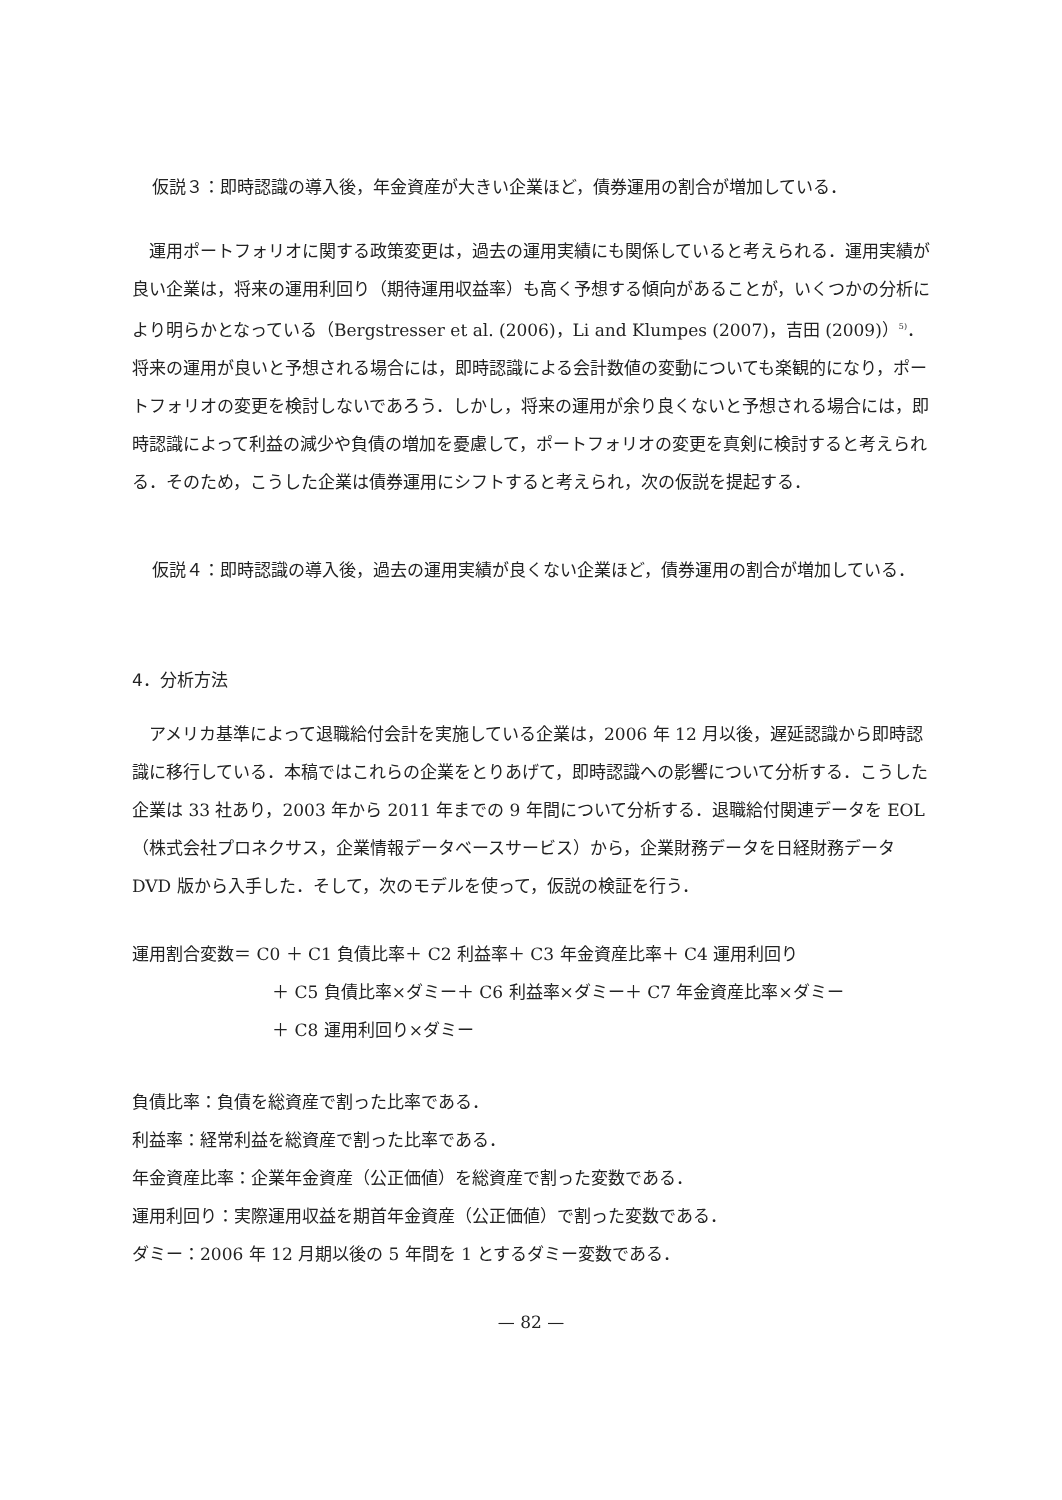仮説３： 即時認識の導入後，年金資産が大きい企業ほど，債券運用の割合が増加している．
運用ポートフォリオに関する政策変更は，過去の運用実績にも関係していると考えられる．運用実績が良い企業は，将来の運用利回り（期待運用収益率）も高く予想する傾向があることが，いくつかの分析により明らかとなっている（Bergstresser et al. (2006)，Li and Klumpes (2007)，吉田 (2009)）<sup>5)</sup>．将来の運用が良いと予想される場合には，即時認識による会計数値の変動についても楽観的になり，ポートフォリオの変更を検討しないであろう．しかし，将来の運用が余り良くないと予想される場合には，即時認識によって利益の減少や負債の増加を憂慮して，ポートフォリオの変更を真剣に検討すると考えられる．そのため，こうした企業は債券運用にシフトすると考えられ，次の仮説を提起する．
仮説４： 即時認識の導入後，過去の運用実績が良くない企業ほど，債券運用の割合が増加している．
4．分析方法
アメリカ基準によって退職給付会計を実施している企業は，2006 年 12 月以後，遅延認識から即時認識に移行している．本稿ではこれらの企業をとりあげて，即時認識への影響について分析する．こうした企業は 33 社あり，2003 年から 2011 年までの 9 年間について分析する．退職給付関連データを EOL（株式会社プロネクサス，企業情報データベースサービス）から，企業財務データを日経財務データ DVD 版から入手した．そして，次のモデルを使って，仮説の検証を行う．
運用割合変数＝ C0 ＋ C1 負債比率＋ C2 利益率＋ C3 年金資産比率＋ C4 運用利回り
＋ C5 負債比率×ダミー＋ C6 利益率×ダミー＋ C7 年金資産比率×ダミー
＋ C8 運用利回り×ダミー
負債比率：負債を総資産で割った比率である．
利益率：経常利益を総資産で割った比率である．
年金資産比率：企業年金資産（公正価値）を総資産で割った変数である．
運用利回り：実際運用収益を期首年金資産（公正価値）で割った変数である．
ダミー：2006 年 12 月期以後の 5 年間を 1 とするダミー変数である．
— 82 —